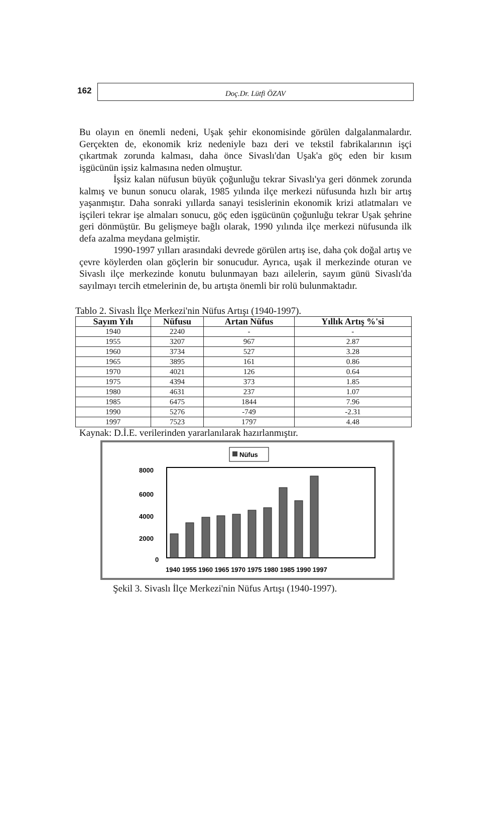162
Doç.Dr. Lütfi ÖZAV
Bu olayın en önemli nedeni, Uşak şehir ekonomisinde görülen dalgalanmalardır. Gerçekten de, ekonomik kriz nedeniyle bazı deri ve tekstil fabrikalarının işçi çıkartmak zorunda kalması, daha önce Sivaslı'dan Uşak'a göç eden bir kısım işgücünün işsiz kalmasına neden olmuştur.
İşsiz kalan nüfusun büyük çoğunluğu tekrar Sivaslı'ya geri dönmek zorunda kalmış ve bunun sonucu olarak, 1985 yılında ilçe merkezi nüfusunda hızlı bir artış yaşanmıştır. Daha sonraki yıllarda sanayi tesislerinin ekonomik krizi atlatmaları ve işçileri tekrar işe almaları sonucu, göç eden işgücünün çoğunluğu tekrar Uşak şehrine geri dönmüştür. Bu gelişmeye bağlı olarak, 1990 yılında ilçe merkezi nüfusunda ilk defa azalma meydana gelmiştir.
1990-1997 yılları arasındaki devrede görülen artış ise, daha çok doğal artış ve çevre köylerden olan göçlerin bir sonucudur. Ayrıca, uşak il merkezinde oturan ve Sivaslı ilçe merkezinde konutu bulunmayan bazı ailelerin, sayım günü Sivaslı'da sayılmayı tercih etmelerinin de, bu artışta önemli bir rolü bulunmaktadır.
Tablo 2. Sivaslı İlçe Merkezi'nin Nüfus Artışı (1940-1997).
| Sayım Yılı | Nüfusu | Artan Nüfus | Yıllık Artış %'si |
| --- | --- | --- | --- |
| 1940 | 2240 | - | - |
| 1955 | 3207 | 967 | 2.87 |
| 1960 | 3734 | 527 | 3.28 |
| 1965 | 3895 | 161 | 0.86 |
| 1970 | 4021 | 126 | 0.64 |
| 1975 | 4394 | 373 | 1.85 |
| 1980 | 4631 | 237 | 1.07 |
| 1985 | 6475 | 1844 | 7.96 |
| 1990 | 5276 | -749 | -2.31 |
| 1997 | 7523 | 1797 | 4.48 |
Kaynak: D.İ.E. verilerinden yararlanılarak hazırlanmıştır.
Nüfus
8000
6000
4000
2000
0
1940 1955 1960 1965 1970 1975 1980 1985 1990 1997
Şekil 3. Sivaslı İlçe Merkezi'nin Nüfus Artışı (1940-1997).